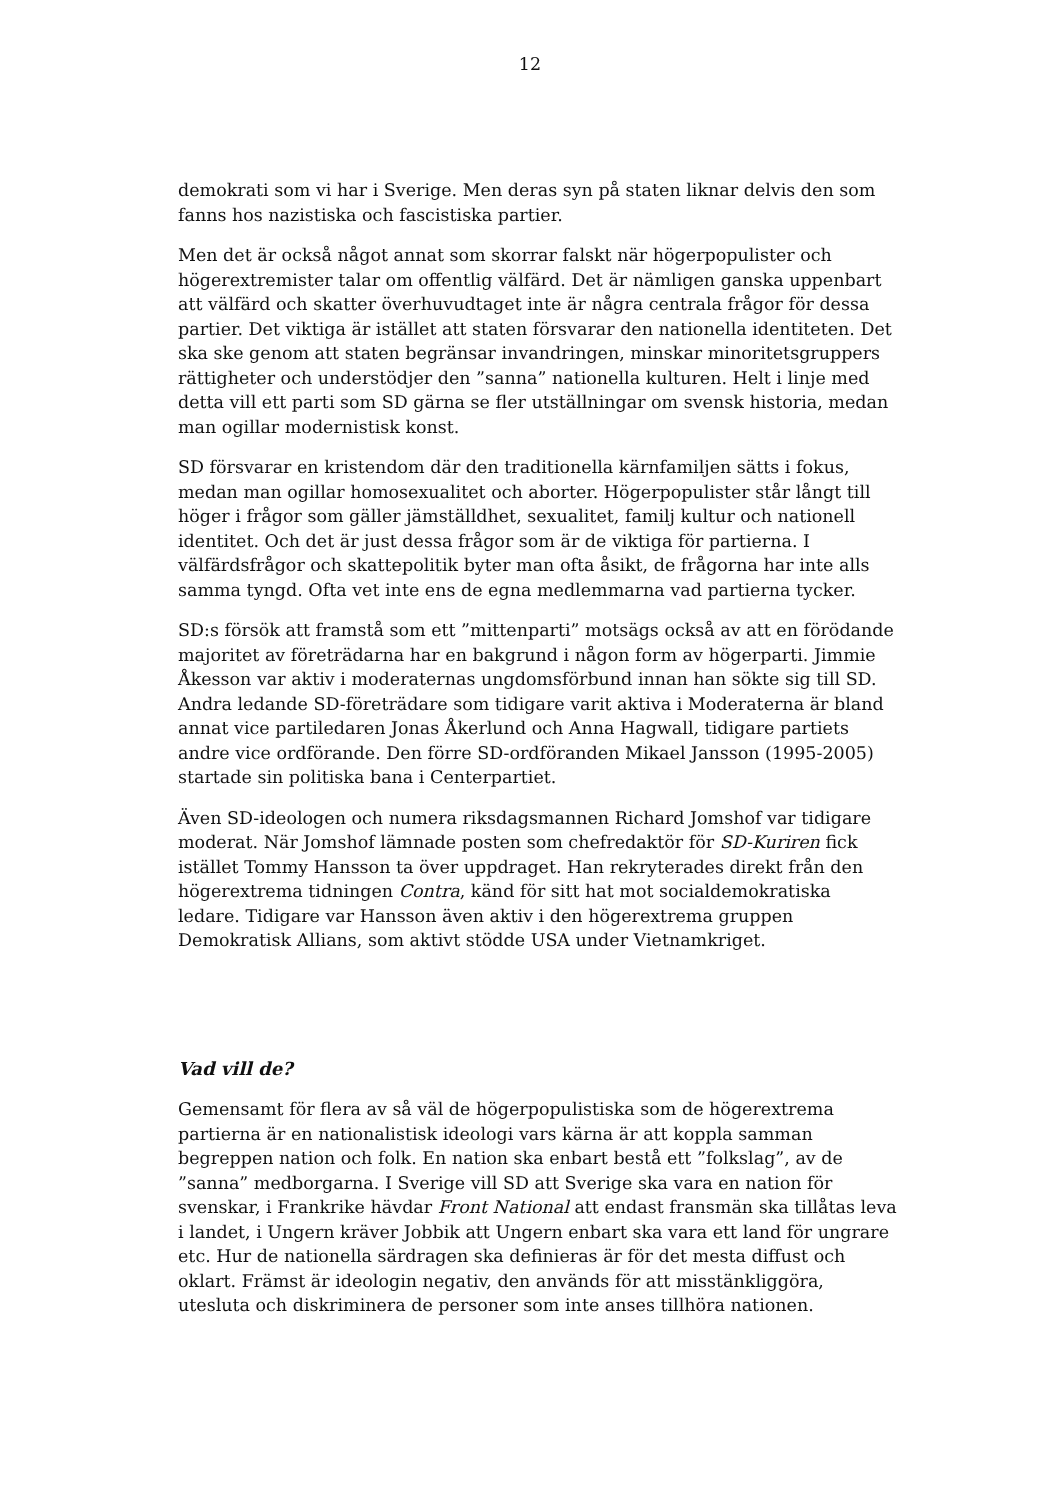12
demokrati som vi har i Sverige. Men deras syn på staten liknar delvis den som fanns hos nazistiska och fascistiska partier.
Men det är också något annat som skorrar falskt när högerpopulister och högerextremister talar om offentlig välfärd. Det är nämligen ganska uppenbart att välfärd och skatter överhuvudtaget inte är några centrala frågor för dessa partier. Det viktiga är istället att staten försvarar den nationella identiteten. Det ska ske genom att staten begränsar invandringen, minskar minoritetsgruppers rättigheter och understödjer den ”sanna” nationella kulturen. Helt i linje med detta vill ett parti som SD gärna se fler utställningar om svensk historia, medan man ogillar modernistisk konst.
SD försvarar en kristendom där den traditionella kärnfamiljen sätts i fokus, medan man ogillar homosexualitet och aborter. Högerpopulister står långt till höger i frågor som gäller jämställdhet, sexualitet, familj kultur och nationell identitet. Och det är just dessa frågor som är de viktiga för partierna. I välfärdsfrågor och skattepolitik byter man ofta åsikt, de frågorna har inte alls samma tyngd. Ofta vet inte ens de egna medlemmarna vad partierna tycker.
SD:s försök att framstå som ett ”mittenparti” motsägs också av att en förödande majoritet av företrädarna har en bakgrund i någon form av högerparti. Jimmie Åkesson var aktiv i moderaternas ungdomsförbund innan han sökte sig till SD. Andra ledande SD-företrädare som tidigare varit aktiva i Moderaterna är bland annat vice partiledaren Jonas Åkerlund och Anna Hagwall, tidigare partiets andre vice ordförande. Den förre SD-ordföranden Mikael Jansson (1995-2005) startade sin politiska bana i Centerpartiet.
Även SD-ideologen och numera riksdagsmannen Richard Jomshof var tidigare moderat. När Jomshof lämnade posten som chefredaktör för SD-Kuriren fick istället Tommy Hansson ta över uppdraget. Han rekryterades direkt från den högerextrema tidningen Contra, känd för sitt hat mot socialdemokratiska ledare. Tidigare var Hansson även aktiv i den högerextrema gruppen Demokratisk Allians, som aktivt stödde USA under Vietnamkriget.
Vad vill de?
Gemensamt för flera av så väl de högerpopulistiska som de högerextrema partierna är en nationalistisk ideologi vars kärna är att koppla samman begreppen nation och folk. En nation ska enbart bestå ett ”folkslag”, av de ”sanna” medborgarna. I Sverige vill SD att Sverige ska vara en nation för svenskar, i Frankrike hävdar Front National att endast fransmän ska tillåtas leva i landet, i Ungern kräver Jobbik att Ungern enbart ska vara ett land för ungrare etc. Hur de nationella särdragen ska definieras är för det mesta diffust och oklart. Främst är ideologin negativ, den används för att misstänkliggöra, utesluta och diskriminera de personer som inte anses tillhöra nationen.